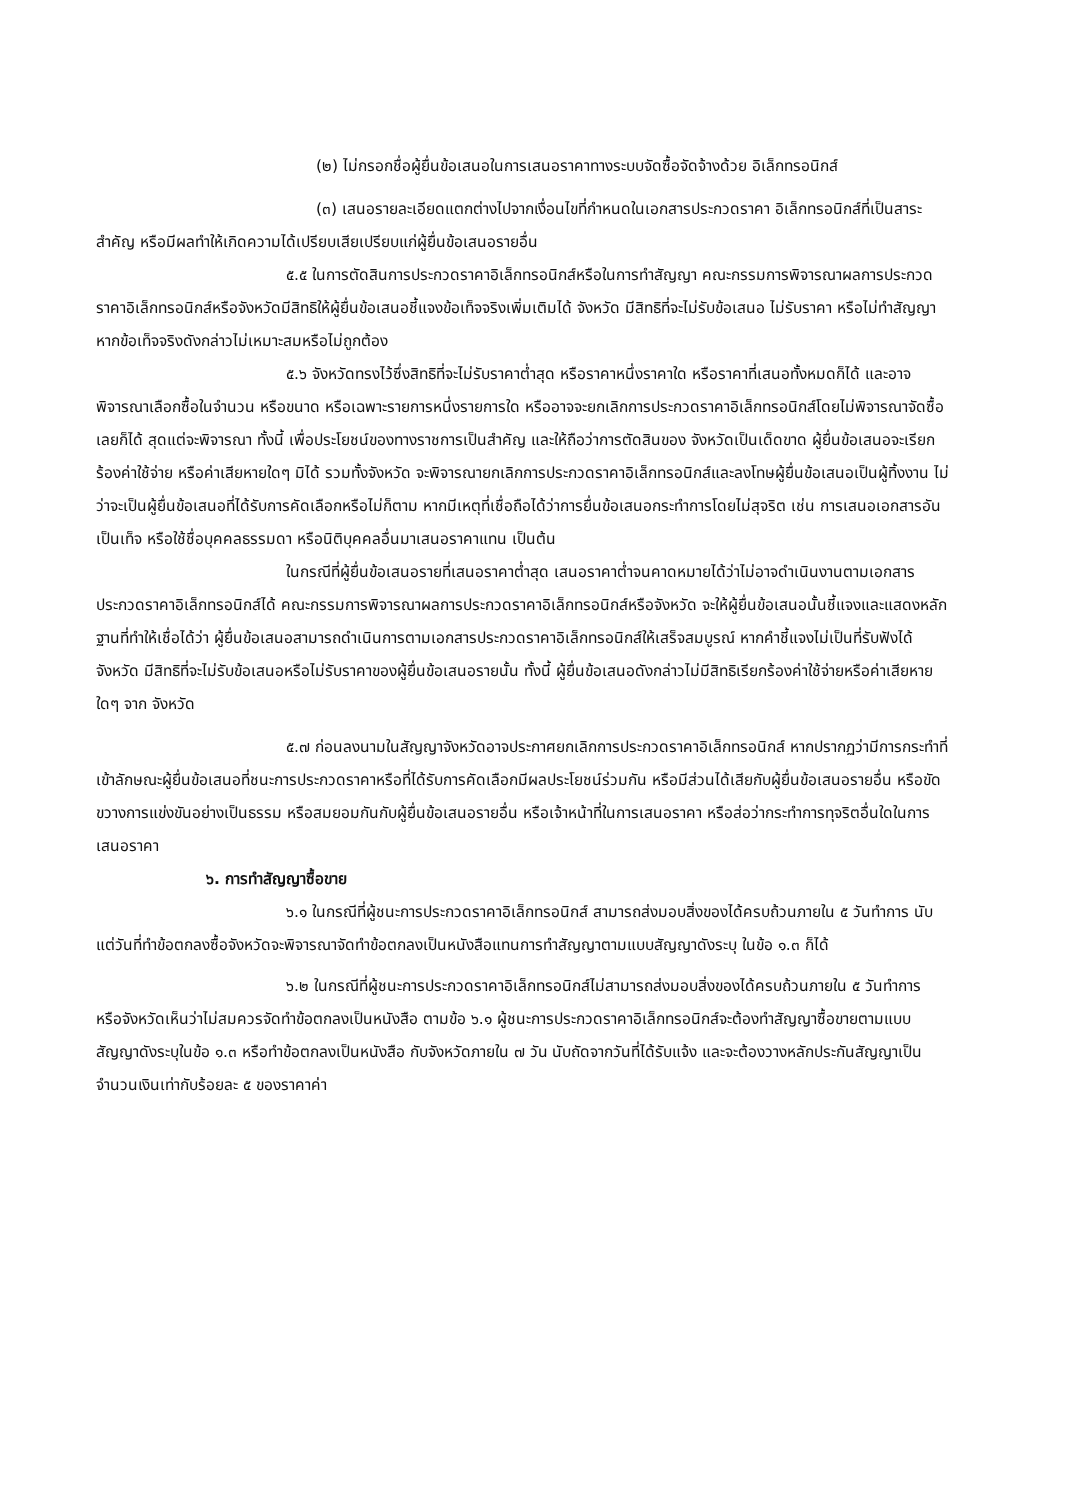(๒) ไม่กรอกชื่อผู้ยื่นข้อเสนอในการเสนอราคาทางระบบจัดซื้อจัดจ้างด้วย อิเล็กทรอนิกส์
(๓) เสนอรายละเอียดแตกต่างไปจากเงื่อนไขที่กำหนดในเอกสารประกวดราคา อิเล็กทรอนิกส์ที่เป็นสาระสำคัญ หรือมีผลทำให้เกิดความได้เปรียบเสียเปรียบแก่ผู้ยื่นข้อเสนอรายอื่น
๕.๕ ในการตัดสินการประกวดราคาอิเล็กทรอนิกส์หรือในการทำสัญญา คณะกรรมการพิจารณาผลการประกวดราคาอิเล็กทรอนิกส์หรือจังหวัดมีสิทธิให้ผู้ยื่นข้อเสนอชี้แจงข้อเท็จจริงเพิ่มเติมได้ จังหวัด มีสิทธิที่จะไม่รับข้อเสนอ ไม่รับราคา หรือไม่ทำสัญญา หากข้อเท็จจริงดังกล่าวไม่เหมาะสมหรือไม่ถูกต้อง
๕.๖ จังหวัดทรงไว้ซึ่งสิทธิที่จะไม่รับราคาต่ำสุด หรือราคาหนึ่งราคาใด หรือราคาที่เสนอทั้งหมดก็ได้ และอาจพิจารณาเลือกซื้อในจำนวน หรือขนาด หรือเฉพาะรายการหนึ่งรายการใด หรืออาจจะยกเลิกการประกวดราคาอิเล็กทรอนิกส์โดยไม่พิจารณาจัดซื้อเลยก็ได้ สุดแต่จะพิจารณา ทั้งนี้ เพื่อประโยชน์ของทางราชการเป็นสำคัญ และให้ถือว่าการตัดสินของ จังหวัดเป็นเด็ดขาด ผู้ยื่นข้อเสนอจะเรียกร้องค่าใช้จ่าย หรือค่าเสียหายใดๆ มิได้ รวมทั้งจังหวัด จะพิจารณายกเลิกการประกวดราคาอิเล็กทรอนิกส์และลงโทษผู้ยื่นข้อเสนอเป็นผู้ทิ้งงาน ไม่ว่าจะเป็นผู้ยื่นข้อเสนอที่ได้รับการคัดเลือกหรือไม่ก็ตาม หากมีเหตุที่เชื่อถือได้ว่าการยื่นข้อเสนอกระทำการโดยไม่สุจริต เช่น การเสนอเอกสารอันเป็นเท็จ หรือใช้ชื่อบุคคลธรรมดา หรือนิติบุคคลอื่นมาเสนอราคาแทน เป็นต้น
ในกรณีที่ผู้ยื่นข้อเสนอรายที่เสนอราคาต่ำสุด เสนอราคาต่ำจนคาดหมายได้ว่าไม่อาจดำเนินงานตามเอกสารประกวดราคาอิเล็กทรอนิกส์ได้ คณะกรรมการพิจารณาผลการประกวดราคาอิเล็กทรอนิกส์หรือจังหวัด จะให้ผู้ยื่นข้อเสนอนั้นชี้แจงและแสดงหลักฐานที่ทำให้เชื่อได้ว่า ผู้ยื่นข้อเสนอสามารถดำเนินการตามเอกสารประกวดราคาอิเล็กทรอนิกส์ให้เสร็จสมบูรณ์ หากคำชี้แจงไม่เป็นที่รับฟังได้ จังหวัด มีสิทธิที่จะไม่รับข้อเสนอหรือไม่รับราคาของผู้ยื่นข้อเสนอรายนั้น ทั้งนี้ ผู้ยื่นข้อเสนอดังกล่าวไม่มีสิทธิเรียกร้องค่าใช้จ่ายหรือค่าเสียหายใดๆ จาก จังหวัด
๕.๗ ก่อนลงนามในสัญญาจังหวัดอาจประกาศยกเลิกการประกวดราคาอิเล็กทรอนิกส์ หากปรากฏว่ามีการกระทำที่เข้าลักษณะผู้ยื่นข้อเสนอที่ชนะการประกวดราคาหรือที่ได้รับการคัดเลือกมีผลประโยชน์ร่วมกัน หรือมีส่วนได้เสียกับผู้ยื่นข้อเสนอรายอื่น หรือขัดขวางการแข่งขันอย่างเป็นธรรม หรือสมยอมกันกับผู้ยื่นข้อเสนอรายอื่น หรือเจ้าหน้าที่ในการเสนอราคา หรือส่อว่ากระทำการทุจริตอื่นใดในการเสนอราคา
๖. การทำสัญญาซื้อขาย
๖.๑ ในกรณีที่ผู้ชนะการประกวดราคาอิเล็กทรอนิกส์ สามารถส่งมอบสิ่งของได้ครบถ้วนภายใน ๕ วันทำการ นับแต่วันที่ทำข้อตกลงซื้อจังหวัดจะพิจารณาจัดทำข้อตกลงเป็นหนังสือแทนการทำสัญญาตามแบบสัญญาดังระบุ ในข้อ ๑.๓ ก็ได้
๖.๒ ในกรณีที่ผู้ชนะการประกวดราคาอิเล็กทรอนิกส์ไม่สามารถส่งมอบสิ่งของได้ครบถ้วนภายใน ๕ วันทำการ หรือจังหวัดเห็นว่าไม่สมควรจัดทำข้อตกลงเป็นหนังสือ ตามข้อ ๖.๑ ผู้ชนะการประกวดราคาอิเล็กทรอนิกส์จะต้องทำสัญญาซื้อขายตามแบบสัญญาดังระบุในข้อ ๑.๓ หรือทำข้อตกลงเป็นหนังสือ กับจังหวัดภายใน ๗ วัน นับถัดจากวันที่ได้รับแจ้ง และจะต้องวางหลักประกันสัญญาเป็นจำนวนเงินเท่ากับร้อยละ ๕ ของราคาค่า